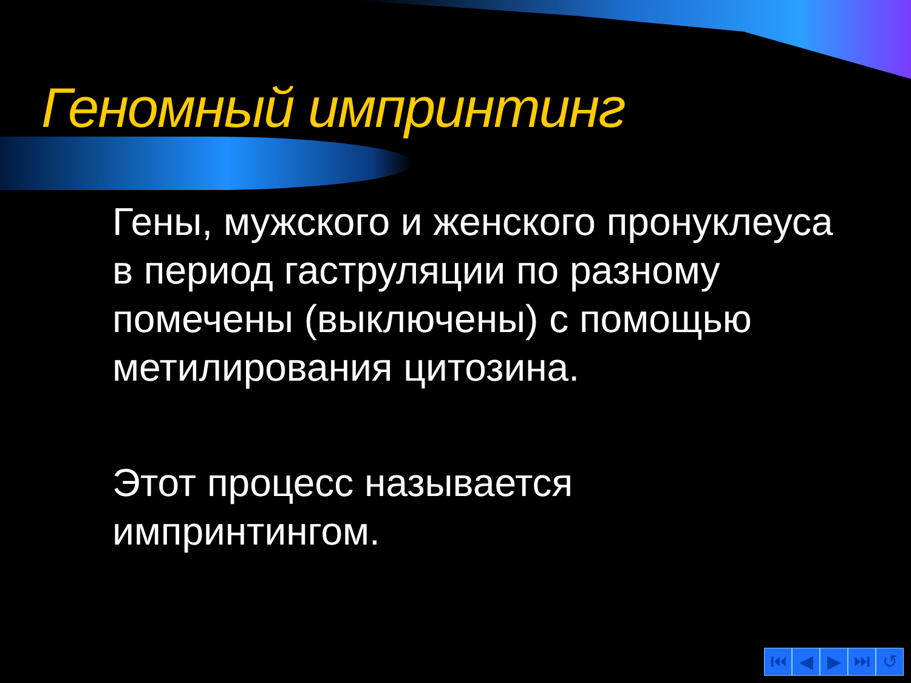Геномный импринтинг
Гены, мужского и женского пронуклеуса в период гаструляции по разному помечены (выключены) с помощью метилирования цитозина.
Этот процесс называется импринтингом.
⏮ ◀ ▶ ⏭ ↺